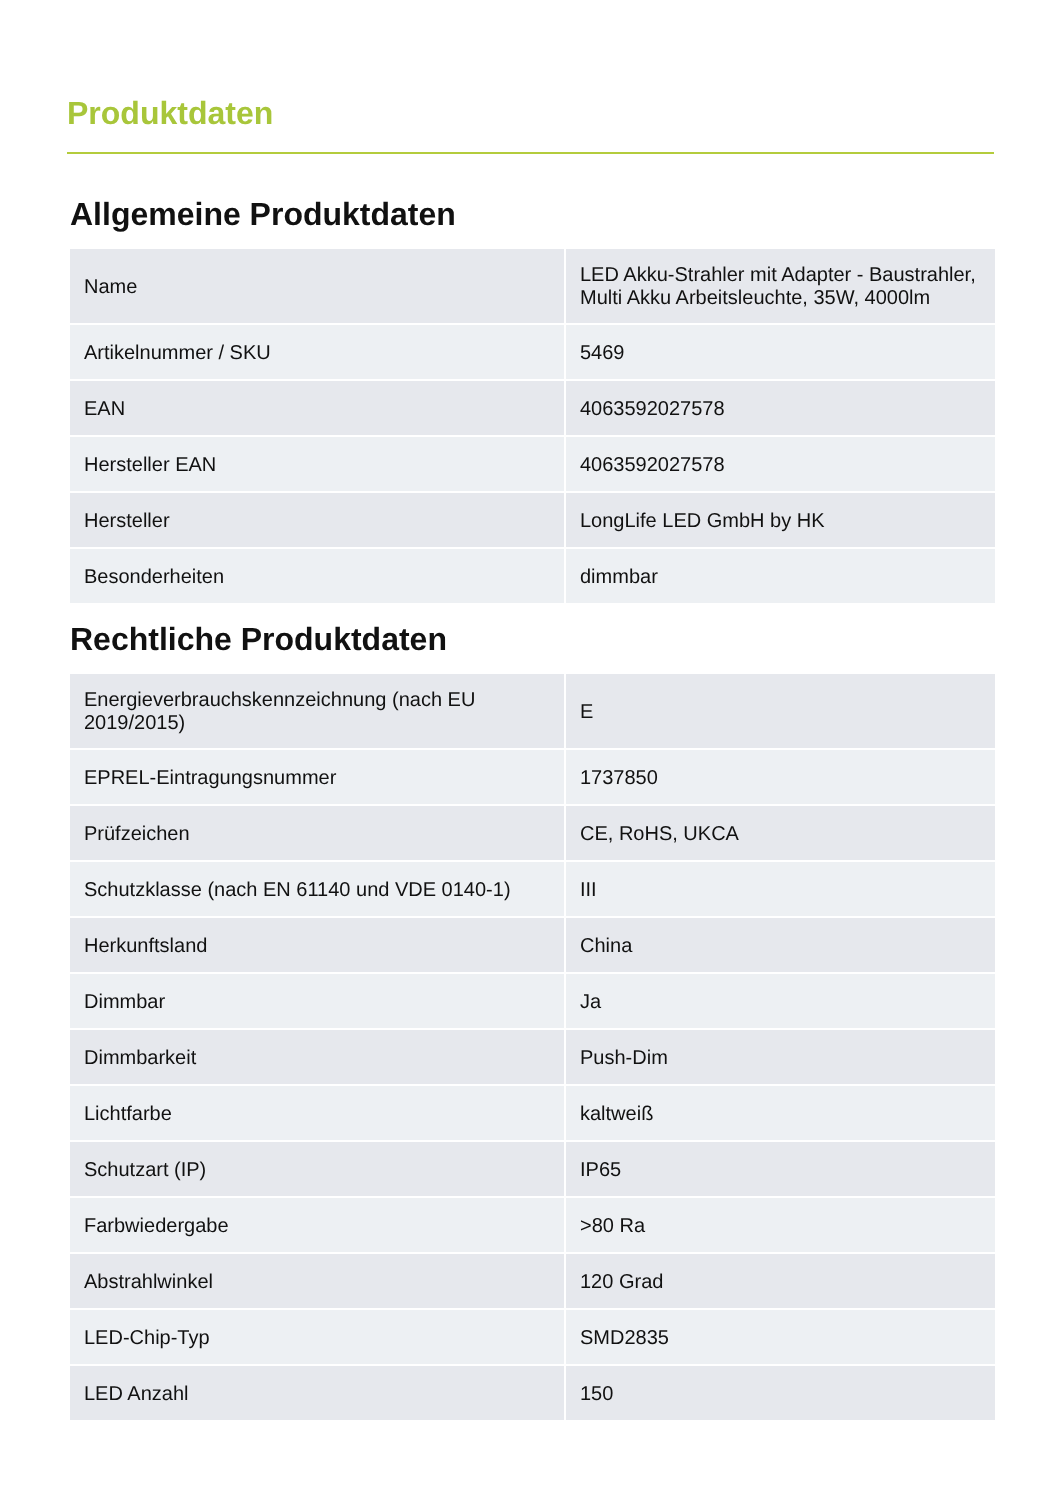Produktdaten
Allgemeine Produktdaten
| Name | LED Akku-Strahler mit Adapter - Baustrahler, Multi Akku Arbeitsleuchte, 35W, 4000lm |
| Artikelnummer / SKU | 5469 |
| EAN | 4063592027578 |
| Hersteller EAN | 4063592027578 |
| Hersteller | LongLife LED GmbH by HK |
| Besonderheiten | dimmbar |
Rechtliche Produktdaten
| Energieverbrauchskennzeichnung (nach EU 2019/2015) | E |
| EPREL-Eintragungsnummer | 1737850 |
| Prüfzeichen | CE, RoHS, UKCA |
| Schutzklasse (nach EN 61140 und VDE 0140-1) | III |
| Herkunftsland | China |
| Dimmbar | Ja |
| Dimmbarkeit | Push-Dim |
| Lichtfarbe | kaltweiß |
| Schutzart (IP) | IP65 |
| Farbwiedergabe | >80 Ra |
| Abstrahlwinkel | 120 Grad |
| LED-Chip-Typ | SMD2835 |
| LED Anzahl | 150 |